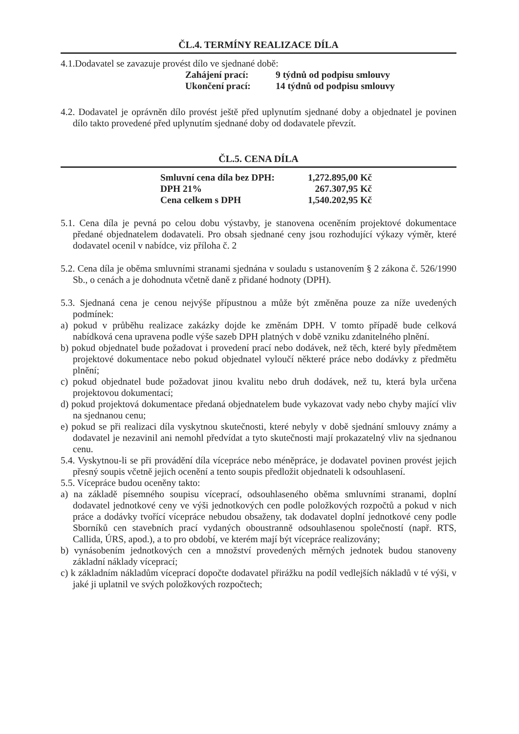ČL.4. TERMÍNY REALIZACE DÍLA
4.1.Dodavatel se zavazuje provést dílo ve sjednané době:
| Zahájení prací: | 9 týdnů od podpisu smlouvy |
| Ukončení prací: | 14 týdnů od podpisu smlouvy |
4.2. Dodavatel je oprávněn dílo provést ještě před uplynutím sjednané doby a objednatel je povinen dílo takto provedené před uplynutím sjednané doby od dodavatele převzít.
ČL.5. CENA DÍLA
| Smluvní cena díla bez DPH: | 1,272.895,00 Kč |
| DPH 21% | 267.307,95 Kč |
| Cena celkem s DPH | 1,540.202,95 Kč |
5.1. Cena díla je pevná po celou dobu výstavby, je stanovena oceněním projektové dokumentace předané objednatelem dodavateli. Pro obsah sjednané ceny jsou rozhodující výkazy výměr, které dodavatel ocenil v nabídce, viz příloha č. 2
5.2. Cena díla je oběma smluvními stranami sjednána v souladu s ustanovením § 2 zákona č. 526/1990 Sb., o cenách a je dohodnuta včetně daně z přidané hodnoty (DPH).
5.3. Sjednaná cena je cenou nejvýše přípustnou a může být změněna pouze za níže uvedených podmínek:
a) pokud v průběhu realizace zakázky dojde ke změnám DPH. V tomto případě bude celková nabídková cena upravena podle výše sazeb DPH platných v době vzniku zdanitelného plnění.
b) pokud objednatel bude požadovat i provedení prací nebo dodávek, než těch, které byly předmětem projektové dokumentace nebo pokud objednatel vyloučí některé práce nebo dodávky z předmětu plnění;
c) pokud objednatel bude požadovat jinou kvalitu nebo druh dodávek, než tu, která byla určena projektovou dokumentací;
d) pokud projektová dokumentace předaná objednatelem bude vykazovat vady nebo chyby mající vliv na sjednanou cenu;
e) pokud se při realizaci díla vyskytnou skutečnosti, které nebyly v době sjednání smlouvy známy a dodavatel je nezavinil ani nemohl předvídat a tyto skutečnosti mají prokazatelný vliv na sjednanou cenu.
5.4. Vyskytnou-li se při provádění díla vícepráce nebo méněpráce, je dodavatel povinen provést jejich přesný soupis včetně jejich ocenění a tento soupis předložit objednateli k odsouhlasení.
5.5. Vícepráce budou oceněny takto:
a) na základě písemného soupisu víceprací, odsouhlaseného oběma smluvními stranami, doplní dodavatel jednotkové ceny ve výši jednotkových cen podle položkových rozpočtů a pokud v nich práce a dodávky tvořící vícepráce nebudou obsaženy, tak dodavatel doplní jednotkové ceny podle Sborníků cen stavebních prací vydaných oboustranně odsouhlasenou společností (např. RTS, Callida, ÚRS, apod.), a to pro období, ve kterém mají být vícepráce realizovány;
b) vynásobením jednotkových cen a množství provedených měrných jednotek budou stanoveny základní náklady víceprací;
c) k základním nákladům víceprací dopočte dodavatel přirážku na podíl vedlejších nákladů v té výši, v jaké ji uplatnil ve svých položkových rozpočtech;